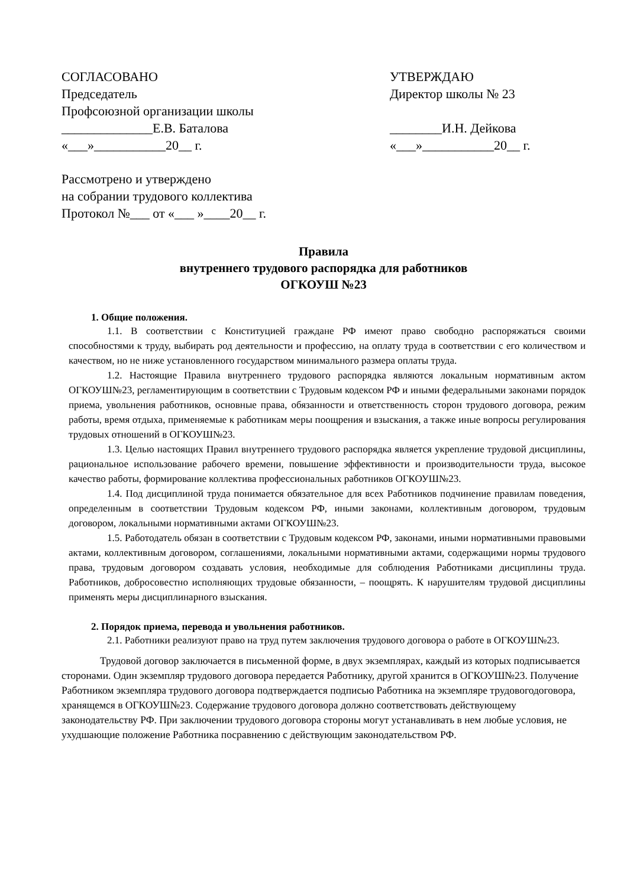СОГЛАСОВАНО
Председатель
Профсоюзной организации школы
______________Е.В. Баталова
«___»___________20__ г.
УТВЕРЖДАЮ
Директор школы № 23
________И.Н. Дейкова
«___»___________20__ г.
Рассмотрено и утверждено
на собрании трудового коллектива
Протокол №___ от «___ »____20__ г.
Правила
внутреннего трудового распорядка для работников
ОГКОУШ №23
1. Общие положения.
1.1. В соответствии с Конституцией граждане РФ имеют право свободно распоряжаться своими способностями к труду, выбирать род деятельности и профессию, на оплату труда в соответствии с его количеством и качеством, но не ниже установленного государством минимального размера оплаты труда.
1.2. Настоящие Правила внутреннего трудового распорядка являются локальным нормативным актом ОГКОУШ№23, регламентирующим в соответствии с Трудовым кодексом РФ и иными федеральными законами порядок приема, увольнения работников, основные права, обязанности и ответственность сторон трудового договора, режим работы, время отдыха, применяемые к работникам меры поощрения и взыскания, а также иные вопросы регулирования трудовых отношений в ОГКОУШ№23.
1.3. Целью настоящих Правил внутреннего трудового распорядка является укрепление трудовой дисциплины, рациональное использование рабочего времени, повышение эффективности и производительности труда, высокое качество работы, формирование коллектива профессиональных работников ОГКОУШ№23.
1.4. Под дисциплиной труда понимается обязательное для всех Работников подчинение правилам поведения, определенным в соответствии Трудовым кодексом РФ, иными законами, коллективным договором, трудовым договором, локальными нормативными актами ОГКОУШ№23.
1.5. Работодатель обязан в соответствии с Трудовым кодексом РФ, законами, иными нормативными правовыми актами, коллективным договором, соглашениями, локальными нормативными актами, содержащими нормы трудового права, трудовым договором создавать условия, необходимые для соблюдения Работниками дисциплины труда. Работников, добросовестно исполняющих трудовые обязанности, – поощрять. К нарушителям трудовой дисциплины применять меры дисциплинарного взыскания.
2. Порядок приема, перевода и увольнения работников.
2.1. Работники реализуют право на труд путем заключения трудового договора о работе в ОГКОУШ№23.
Трудовой договор заключается в письменной форме, в двух экземплярах, каждый из которых подписывается сторонами. Один экземпляр трудового договора передается Работнику, другой хранится в ОГКОУШ№23. Получение Работником экземпляра трудового договора подтверждается подписью Работника на экземпляре трудовогодоговора, хранящемся в ОГКОУШ№23. Содержание трудового договора должно соответствовать действующему законодательству РФ. При заключении трудового договора стороны могут устанавливать в нем любые условия, не ухудшающие положение Работника посравнению с действующим законодательством РФ.